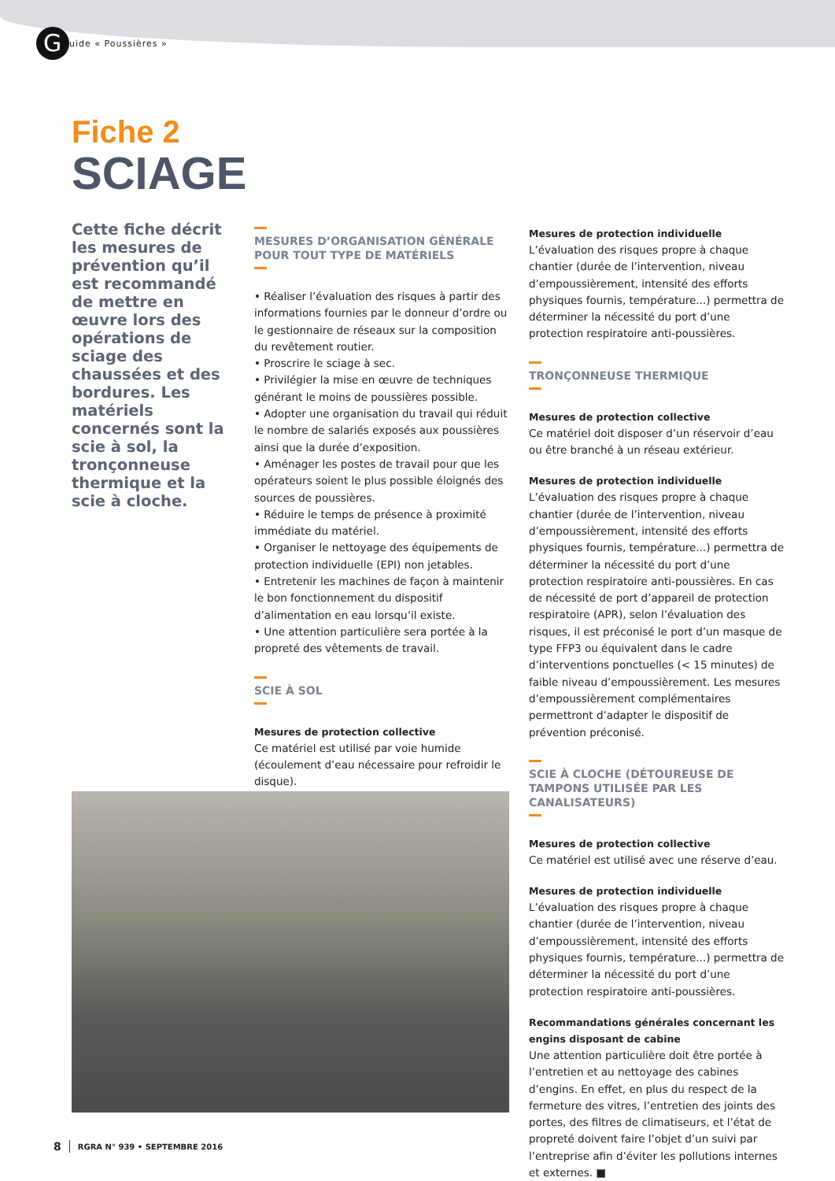G
uide « Poussières »
Fiche 2
SCIAGE
Cette fiche décrit les mesures de prévention qu’il est recommandé de mettre en œuvre lors des opérations de sciage des chaussées et des bordures. Les matériels concernés sont la scie à sol, la tronçonneuse thermique et la scie à cloche.
MESURES D’ORGANISATION GÉNÉRALE POUR TOUT TYPE DE MATÉRIELS
• Réaliser l’évaluation des risques à partir des informations fournies par le donneur d’ordre ou le gestionnaire de réseaux sur la composition du revêtement routier.
• Proscrire le sciage à sec.
• Privilégier la mise en œuvre de techniques générant le moins de poussières possible.
• Adopter une organisation du travail qui réduit le nombre de salariés exposés aux poussières ainsi que la durée d’exposition.
• Aménager les postes de travail pour que les opérateurs soient le plus possible éloignés des sources de poussières.
• Réduire le temps de présence à proximité immédiate du matériel.
• Organiser le nettoyage des équipements de protection individuelle (EPI) non jetables.
• Entretenir les machines de façon à maintenir le bon fonctionnement du dispositif d’alimentation en eau lorsqu’il existe.
• Une attention particulière sera portée à la propreté des vêtements de travail.
SCIE À SOL
Mesures de protection collective
Ce matériel est utilisé par voie humide (écoulement d’eau nécessaire pour refroidir le disque).
Mesures de protection individuelle
L’évaluation des risques propre à chaque chantier (durée de l’intervention, niveau d’empoussièrement, intensité des efforts physiques fournis, température...) permettra de déterminer la nécessité du port d’une protection respiratoire anti-poussières.
TRONÇONNEUSE THERMIQUE
Mesures de protection collective
Ce matériel doit disposer d’un réservoir d’eau ou être branché à un réseau extérieur.
Mesures de protection individuelle
L’évaluation des risques propre à chaque chantier (durée de l’intervention, niveau d’empoussièrement, intensité des efforts physiques fournis, température...) permettra de déterminer la nécessité du port d’une protection respiratoire anti-poussières. En cas de nécessité de port d’appareil de protection respiratoire (APR), selon l’évaluation des risques, il est préconisé le port d’un masque de type FFP3 ou équivalent dans le cadre d’interventions ponctuelles (< 15 minutes) de faible niveau d’empoussièrement. Les mesures d’empoussièrement complémentaires permettront d’adapter le dispositif de prévention préconisé.
SCIE À CLOCHE (DÉTOUREUSE DE TAMPONS UTILISÉE PAR LES CANALISATEURS)
Mesures de protection collective
Ce matériel est utilisé avec une réserve d’eau.
Mesures de protection individuelle
L’évaluation des risques propre à chaque chantier (durée de l’intervention, niveau d’empoussièrement, intensité des efforts physiques fournis, température...) permettra de déterminer la nécessité du port d’une protection respiratoire anti-poussières.
Recommandations générales concernant les engins disposant de cabine
Une attention particulière doit être portée à l’entretien et au nettoyage des cabines d’engins. En effet, en plus du respect de la fermeture des vitres, l’entretien des joints des portes, des filtres de climatiseurs, et l’état de propreté doivent faire l’objet d’un suivi par l’entreprise afin d’éviter les pollutions internes et externes. ■
8 RGRA N° 939 • SEPTEMBRE 2016